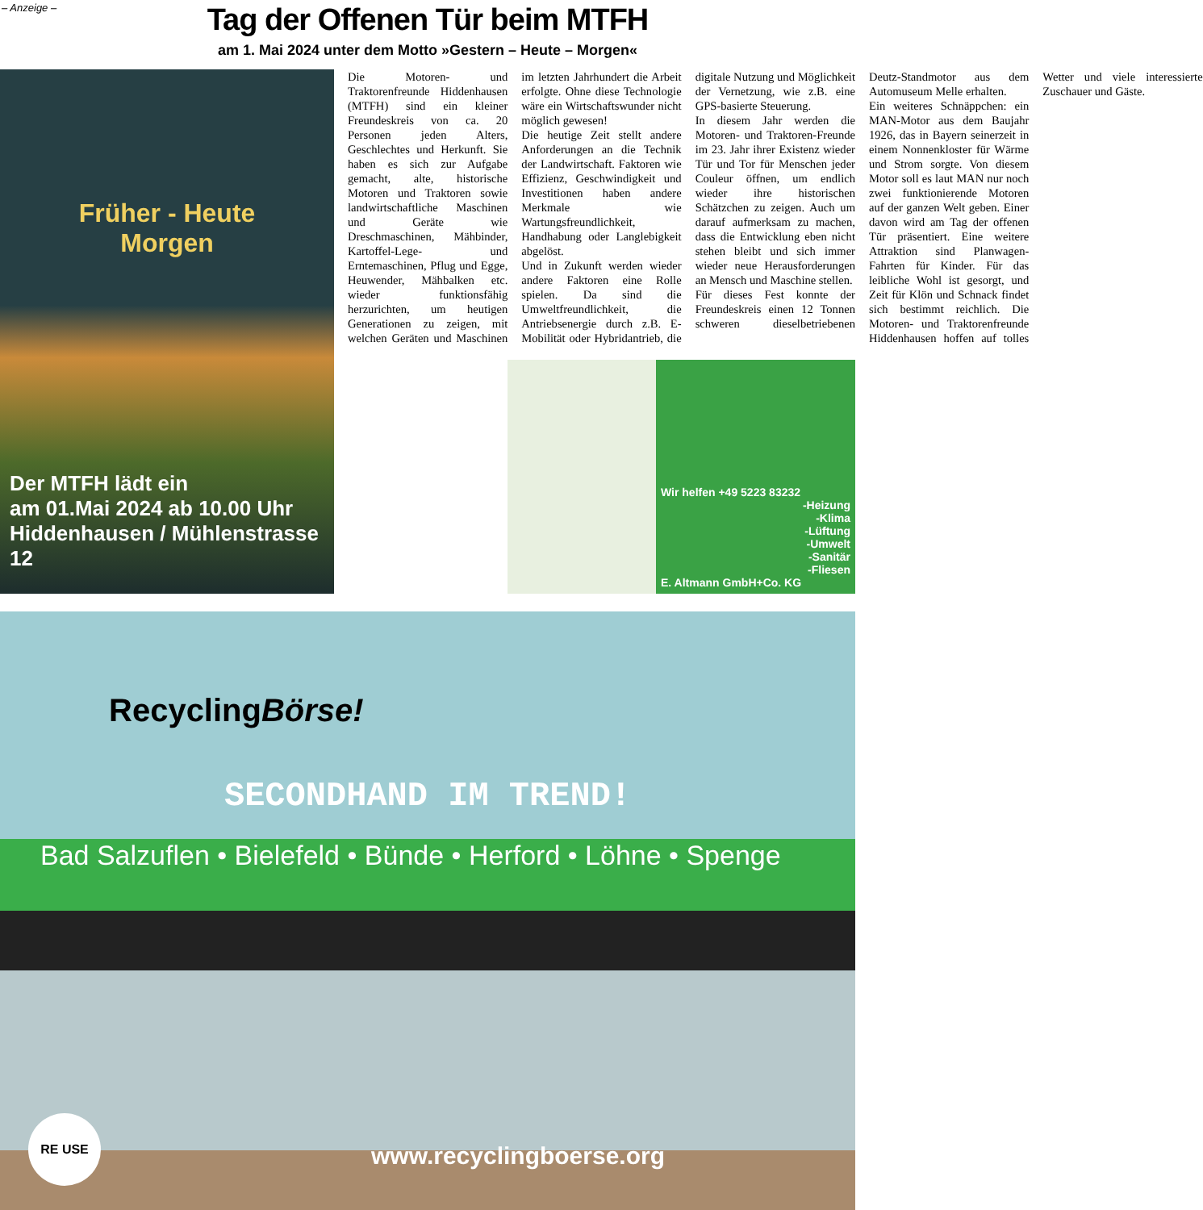– Anzeige –
Tag der Offenen Tür beim MTFH
am 1. Mai 2024 unter dem Motto »Gestern – Heute – Morgen«
Früher - Heute
Morgen
Der MTFH lädt ein
am 01.Mai 2024 ab 10.00 Uhr
Hiddenhausen / Mühlenstrasse 12
Die Motoren- und Traktorenfreunde Hiddenhausen (MTFH) sind ein kleiner Freundeskreis von ca. 20 Personen jeden Alters, Geschlechtes und Herkunft. Sie haben es sich zur Aufgabe gemacht, alte, historische Motoren und Traktoren sowie landwirtschaftliche Maschinen und Geräte wie Dreschmaschinen, Mähbinder, Kartoffel-Lege- und Erntemaschinen, Pflug und Egge, Heuwender, Mähbalken etc. wieder funktionsfähig herzurichten, um heutigen Generationen zu zeigen, mit welchen Geräten und Maschinen im letzten Jahrhundert die Arbeit erfolgte. Ohne diese Technologie wäre ein Wirtschaftswunder nicht möglich gewesen!
Die heutige Zeit stellt andere Anforderungen an die Technik der Landwirtschaft. Faktoren wie Effizienz, Geschwindigkeit und Investitionen haben andere Merkmale wie Wartungsfreundlichkeit, Handhabung oder Langlebigkeit abgelöst.
Und in Zukunft werden wieder andere Faktoren eine Rolle spielen. Da sind die Umweltfreundlichkeit, die Antriebsenergie durch z.B. E-Mobilität oder Hybridantrieb, die digitale Nutzung und Möglichkeit der Vernetzung, wie z.B. eine GPS-basierte Steuerung.
In diesem Jahr werden die Motoren- und Traktoren-Freunde im 23. Jahr ihrer Existenz wieder Tür und Tor für Menschen jeder Couleur öffnen, um endlich wieder ihre historischen Schätzchen zu zeigen. Auch um darauf aufmerksam zu machen, dass die Entwicklung eben nicht stehen bleibt und sich immer wieder neue Herausforderungen an Mensch und Maschine stellen.
Für dieses Fest konnte der Freundeskreis einen 12 Tonnen schweren dieselbetriebenen Deutz-Standmotor aus dem Automuseum Melle erhalten.
Ein weiteres Schnäppchen: ein MAN-Motor aus dem Baujahr 1926, das in Bayern seinerzeit in einem Nonnenkloster für Wärme und Strom sorgte. Von diesem Motor soll es laut MAN nur noch zwei funktionierende Motoren auf der ganzen Welt geben. Einer davon wird am Tag der offenen Tür präsentiert. Eine weitere Attraktion sind Planwagen-Fahrten für Kinder. Für das leibliche Wohl ist gesorgt, und Zeit für Klön und Schnack findet sich bestimmt reichlich. Die Motoren- und Traktorenfreunde Hiddenhausen hoffen auf tolles Wetter und viele interessierte Zuschauer und Gäste.
Wir helfen +49 5223 83232
-Heizung
-Klima
-Lüftung
-Umwelt
-Sanitär
-Fliesen
E. Altmann GmbH+Co. KG
RecyclingBörse!
SECONDHAND IM TREND!
Bad Salzuflen • Bielefeld • Bünde • Herford • Löhne • Spenge
RE USE
www.recyclingboerse.org